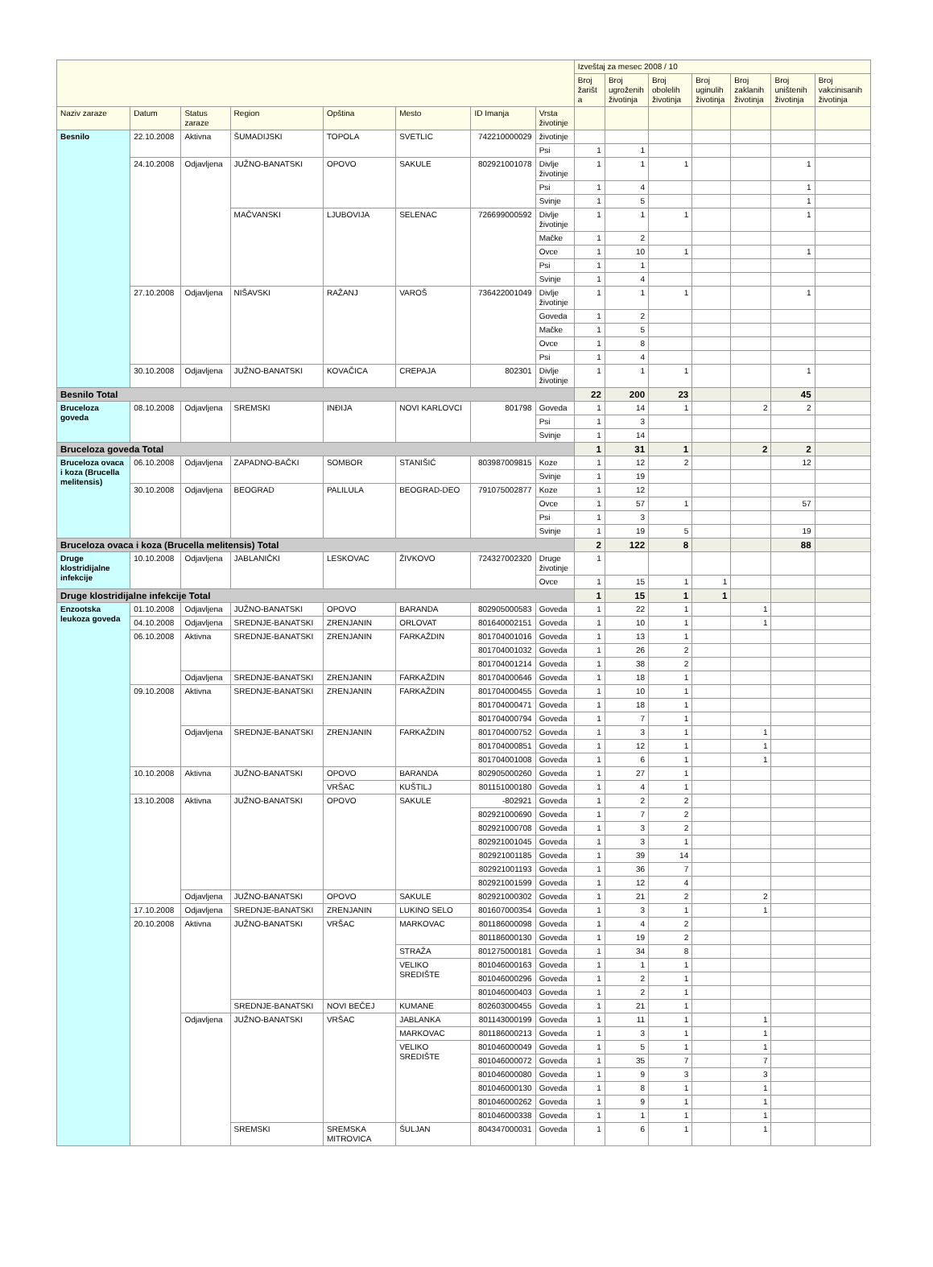| | | | | | | | | Izveštaj za mesec 2008 / 10 | | | | | | |
| --- | --- | --- | --- | --- | --- | --- | --- | --- | --- | --- | --- | --- | --- | --- |
| | | | | | | | | Broj žarišt a | Broj ugroženih životinja | Broj obolelih životinja | Broj uginulih životinja | Broj zaklanih životinja | Broj uništenih životinja | Broj vakcinisanih životinja |
| Naziv zaraze | Datum | Status zaraze | Region | Opština | Mesto | ID Imanja | Vrsta životinje | | | | | | | |
| Besnilo | 22.10.2008 | Aktivna | ŠUMADIJSKI | TOPOLA | SVETLIC | 742210000029 | životinje | | | | | | | |
| | | | | | | | Psi | 1 | 1 | | | | | |
| | 24.10.2008 | Odjavljena | JUŽNO-BANATSKI | OPOVO | SAKULE | 802921001078 | Divlje životinje | 1 | 1 | 1 | | | 1 | |
| | | | | | | | Psi | 1 | 4 | | | | 1 | |
| | | | | | | | Svinje | 1 | 5 | | | | 1 | |
| | | | MAČVANSKI | LJUBOVIJA | SELENAC | 726699000592 | Divlje životinje | 1 | 1 | 1 | | | 1 | |
| | | | | | | | Mačke | 1 | 2 | | | | | |
| | | | | | | | Ovce | 1 | 10 | 1 | | | 1 | |
| | | | | | | | Psi | 1 | 1 | | | | | |
| | | | | | | | Svinje | 1 | 4 | | | | | |
| | 27.10.2008 | Odjavljena | NIŠAVSKI | RAŽANJ | VAROŠ | 736422001049 | Divlje životinje | 1 | 1 | 1 | | | 1 | |
| | | | | | | | Goveda | 1 | 2 | | | | | |
| | | | | | | | Mačke | 1 | 5 | | | | | |
| | | | | | | | Ovce | 1 | 8 | | | | | |
| | | | | | | | Psi | 1 | 4 | | | | | |
| | 30.10.2008 | Odjavljena | JUŽNO-BANATSKI | KOVAČICA | CREPAJA | 802301 | Divlje životinje | 1 | 1 | 1 | | | 1 | |
| Besnilo Total | | | | | | | | 22 | 200 | 23 | | | 45 | |
| Bruceloza goveda | 08.10.2008 | Odjavljena | SREMSKI | INĐIJA | NOVI KARLOVCI | 801798 | Goveda | 1 | 14 | 1 | | 2 | 2 | |
| | | | | | | | Psi | 1 | 3 | | | | | |
| | | | | | | | Svinje | 1 | 14 | | | | | |
| Bruceloza goveda Total | | | | | | | | 1 | 31 | 1 | | 2 | 2 | |
| Bruceloza ovaca i koza (Brucella melitensis) | 06.10.2008 | Odjavljena | ZAPADNO-BAČKI | SOMBOR | STANIŠIĆ | 803987009815 | Koze | 1 | 12 | 2 | | | 12 | |
| | | | | | | | Svinje | 1 | 19 | | | | | |
| | 30.10.2008 | Odjavljena | BEOGRAD | PALILULA | BEOGRAD-DEO | 791075002877 | Koze | 1 | 12 | | | | | |
| | | | | | | | Ovce | 1 | 57 | 1 | | | 57 | |
| | | | | | | | Psi | 1 | 3 | | | | | |
| | | | | | | | Svinje | 1 | 19 | 5 | | | 19 | |
| Bruceloza ovaca i koza (Brucella melitensis) Total | | | | | | | | 2 | 122 | 8 | | | 88 | |
| Druge klostridijalne infekcije | 10.10.2008 | Odjavljena | JABLANIČKI | LESKOVAC | ŽIVKOVO | 724327002320 | Druge životinje | 1 | | | | | | |
| | | | | | | | Ovce | 1 | 15 | 1 | 1 | | | |
| Druge klostridijalne infekcije Total | | | | | | | | 1 | 15 | 1 | 1 | | | |
| Enzootska leukoza goveda | 01.10.2008 | Odjavljena | JUŽNO-BANATSKI | OPOVO | BARANDA | 802905000583 | Goveda | 1 | 22 | 1 | | 1 | | |
| | 04.10.2008 | Odjavljena | SREDNJE-BANATSKI | ZRENJANIN | ORLOVAT | 801640002151 | Goveda | 1 | 10 | 1 | | 1 | | |
| | 06.10.2008 | Aktivna | SREDNJE-BANATSKI | ZRENJANIN | FARKAŽDIN | 801704001016 | Goveda | 1 | 13 | 1 | | | | |
| | | | | | | 801704001032 | Goveda | 1 | 26 | 2 | | | | |
| | | | | | | 801704001214 | Goveda | 1 | 38 | 2 | | | | |
| | | Odjavljena | SREDNJE-BANATSKI | ZRENJANIN | FARKAŽDIN | 801704000646 | Goveda | 1 | 18 | 1 | | | | |
| | 09.10.2008 | Aktivna | SREDNJE-BANATSKI | ZRENJANIN | FARKAŽDIN | 801704000455 | Goveda | 1 | 10 | 1 | | | | |
| | | | | | | 801704000471 | Goveda | 1 | 18 | 1 | | | | |
| | | | | | | 801704000794 | Goveda | 1 | 7 | 1 | | | | |
| | | Odjavljena | SREDNJE-BANATSKI | ZRENJANIN | FARKAŽDIN | 801704000752 | Goveda | 1 | 3 | 1 | | 1 | | |
| | | | | | | 801704000851 | Goveda | 1 | 12 | 1 | | 1 | | |
| | | | | | | 801704001008 | Goveda | 1 | 6 | 1 | | 1 | | |
| | 10.10.2008 | Aktivna | JUŽNO-BANATSKI | OPOVO | BARANDA | 802905000260 | Goveda | 1 | 27 | 1 | | | | |
| | | | | VRŠAC | KUŠTILJ | 801151000180 | Goveda | 1 | 4 | 1 | | | | |
| | 13.10.2008 | Aktivna | JUŽNO-BANATSKI | OPOVO | SAKULE | -802921 | Goveda | 1 | 2 | 2 | | | | |
| | | | | | | 802921000690 | Goveda | 1 | 7 | 2 | | | | |
| | | | | | | 802921000708 | Goveda | 1 | 3 | 2 | | | | |
| | | | | | | 802921001045 | Goveda | 1 | 3 | 1 | | | | |
| | | | | | | 802921001185 | Goveda | 1 | 39 | 14 | | | | |
| | | | | | | 802921001193 | Goveda | 1 | 36 | 7 | | | | |
| | | | | | | 802921001599 | Goveda | 1 | 12 | 4 | | | | |
| | | Odjavljena | JUŽNO-BANATSKI | OPOVO | SAKULE | 802921000302 | Goveda | 1 | 21 | 2 | | 2 | | |
| | 17.10.2008 | Odjavljena | SREDNJE-BANATSKI | ZRENJANIN | LUKINO SELO | 801607000354 | Goveda | 1 | 3 | 1 | | 1 | | |
| | 20.10.2008 | Aktivna | JUŽNO-BANATSKI | VRŠAC | MARKOVAC | 801186000098 | Goveda | 1 | 4 | 2 | | | | |
| | | | | | | 801186000130 | Goveda | 1 | 19 | 2 | | | | |
| | | | | | STRAŽA | 801275000181 | Goveda | 1 | 34 | 8 | | | | |
| | | | | | VELIKO SREDIŠTE | 801046000163 | Goveda | 1 | 1 | 1 | | | | |
| | | | | | | 801046000296 | Goveda | 1 | 2 | 1 | | | | |
| | | | | | | 801046000403 | Goveda | 1 | 2 | 1 | | | | |
| | | | SREDNJE-BANATSKI | NOVI BEČEJ | KUMANE | 802603000455 | Goveda | 1 | 21 | 1 | | | | |
| | | Odjavljena | JUŽNO-BANATSKI | VRŠAC | JABLANKA | 801143000199 | Goveda | 1 | 11 | 1 | | 1 | | |
| | | | | | MARKOVAC | 801186000213 | Goveda | 1 | 3 | 1 | | 1 | | |
| | | | | | VELIKO SREDIŠTE | 801046000049 | Goveda | 1 | 5 | 1 | | 1 | | |
| | | | | | | 801046000072 | Goveda | 1 | 35 | 7 | | 7 | | |
| | | | | | | 801046000080 | Goveda | 1 | 9 | 3 | | 3 | | |
| | | | | | | 801046000130 | Goveda | 1 | 8 | 1 | | 1 | | |
| | | | | | | 801046000262 | Goveda | 1 | 9 | 1 | | 1 | | |
| | | | | | | 801046000338 | Goveda | 1 | 1 | 1 | | 1 | | |
| | | | SREMSKI | SREMSKA MITROVICA | ŠULJAN | 804347000031 | Goveda | 1 | 6 | 1 | | 1 | | |